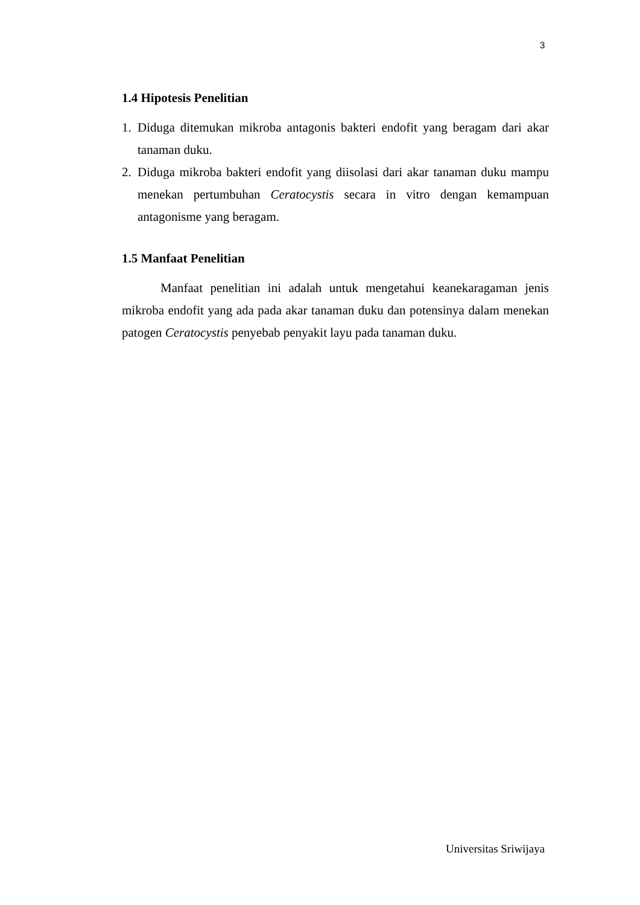3
1.4 Hipotesis Penelitian
1. Diduga ditemukan mikroba antagonis bakteri endofit yang beragam dari akar tanaman duku.
2. Diduga mikroba bakteri endofit yang diisolasi dari akar tanaman duku mampu menekan pertumbuhan Ceratocystis secara in vitro dengan kemampuan antagonisme yang beragam.
1.5 Manfaat Penelitian
Manfaat penelitian ini adalah untuk mengetahui keanekaragaman jenis mikroba endofit yang ada pada akar tanaman duku dan potensinya dalam menekan patogen Ceratocystis penyebab penyakit layu pada tanaman duku.
Universitas Sriwijaya